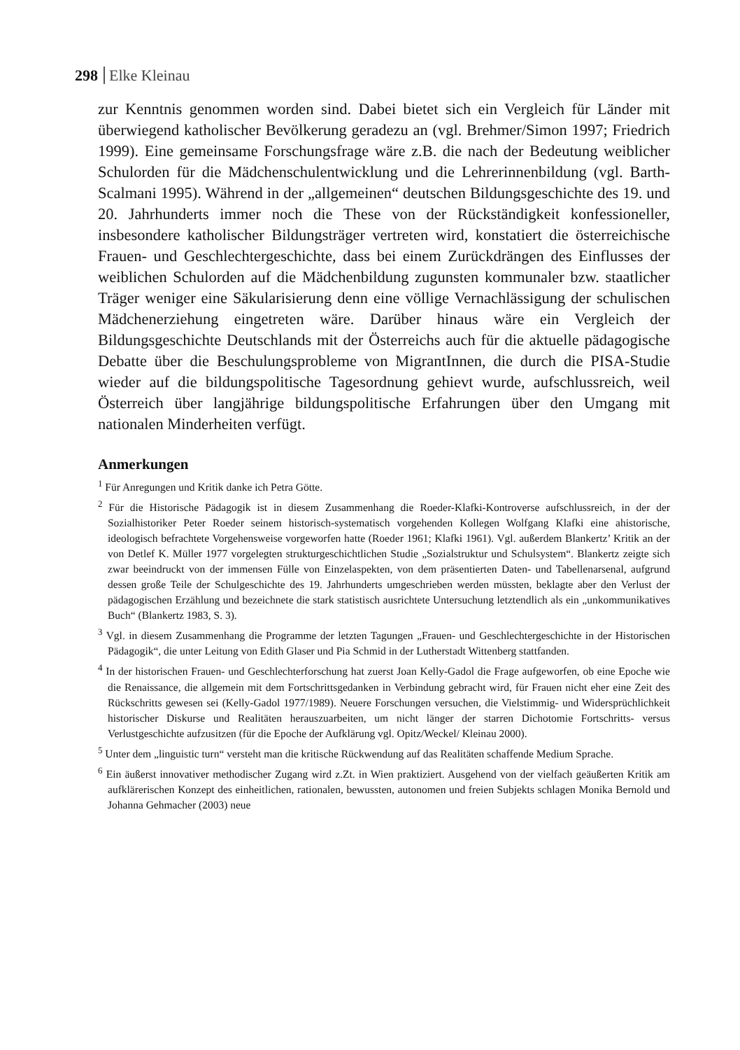298 Elke Kleinau
zur Kenntnis genommen worden sind. Dabei bietet sich ein Vergleich für Länder mit überwiegend katholischer Bevölkerung geradezu an (vgl. Brehmer/Simon 1997; Friedrich 1999). Eine gemeinsame Forschungsfrage wäre z.B. die nach der Bedeutung weiblicher Schulorden für die Mädchenschulentwicklung und die Lehrerinnenbildung (vgl. Barth-Scalmani 1995). Während in der „allgemeinen“ deutschen Bildungsgeschichte des 19. und 20. Jahrhunderts immer noch die These von der Rückständigkeit konfessioneller, insbesondere katholischer Bildungsträger vertreten wird, konstatiert die österreichische Frauen- und Geschlechtergeschichte, dass bei einem Zurückdrängen des Einflusses der weiblichen Schulorden auf die Mädchenbildung zugunsten kommunaler bzw. staatlicher Träger weniger eine Säkularisierung denn eine völlige Vernachlässigung der schulischen Mädchenerziehung eingetreten wäre. Darüber hinaus wäre ein Vergleich der Bildungsgeschichte Deutschlands mit der Österreichs auch für die aktuelle pädagogische Debatte über die Beschulungsprobleme von MigrantInnen, die durch die PISA-Studie wieder auf die bildungspolitische Tagesordnung gehievt wurde, aufschlussreich, weil Österreich über langjährige bildungspolitische Erfahrungen über den Umgang mit nationalen Minderheiten verfügt.
Anmerkungen
<sup>1</sup> Für Anregungen und Kritik danke ich Petra Götte.
<sup>2</sup> Für die Historische Pädagogik ist in diesem Zusammenhang die Roeder-Klafki-Kontroverse aufschlussreich, in der der Sozialhistoriker Peter Roeder seinem historisch-systematisch vorgehenden Kollegen Wolfgang Klafki eine ahistorische, ideologisch befrachtete Vorgehensweise vorgeworfen hatte (Roeder 1961; Klafki 1961). Vgl. außerdem Blankertz’ Kritik an der von Detlef K. Müller 1977 vorgelegten strukturgeschichtlichen Studie „Sozialstruktur und Schulsystem“. Blankertz zeigte sich zwar beeindruckt von der immensen Fülle von Einzelaspekten, von dem präsentierten Daten- und Tabellenarsenal, aufgrund dessen große Teile der Schulgeschichte des 19. Jahrhunderts umgeschrieben werden müssten, beklagte aber den Verlust der pädagogischen Erzählung und bezeichnete die stark statistisch ausrichtete Untersuchung letztendlich als ein „unkommunikatives Buch“ (Blankertz 1983, S. 3).
<sup>3</sup> Vgl. in diesem Zusammenhang die Programme der letzten Tagungen „Frauen- und Geschlechtergeschichte in der Historischen Pädagogik“, die unter Leitung von Edith Glaser und Pia Schmid in der Lutherstadt Wittenberg stattfanden.
<sup>4</sup> In der historischen Frauen- und Geschlechterforschung hat zuerst Joan Kelly-Gadol die Frage aufgeworfen, ob eine Epoche wie die Renaissance, die allgemein mit dem Fortschrittsgedanken in Verbindung gebracht wird, für Frauen nicht eher eine Zeit des Rückschritts gewesen sei (Kelly-Gadol 1977/1989). Neuere Forschungen versuchen, die Vielstimmig- und Widersprüchlichkeit historischer Diskurse und Realitäten herauszuarbeiten, um nicht länger der starren Dichotomie Fortschritts- versus Verlustgeschichte aufzusitzen (für die Epoche der Aufklärung vgl. Opitz/Weckel/ Kleinau 2000).
<sup>5</sup> Unter dem „linguistic turn“ versteht man die kritische Rückwendung auf das Realitäten schaffende Medium Sprache.
<sup>6</sup> Ein äußerst innovativer methodischer Zugang wird z.Zt. in Wien praktiziert. Ausgehend von der vielfach geäußerten Kritik am aufklärerischen Konzept des einheitlichen, rationalen, bewussten, autonomen und freien Subjekts schlagen Monika Bernold und Johanna Gehmacher (2003) neue